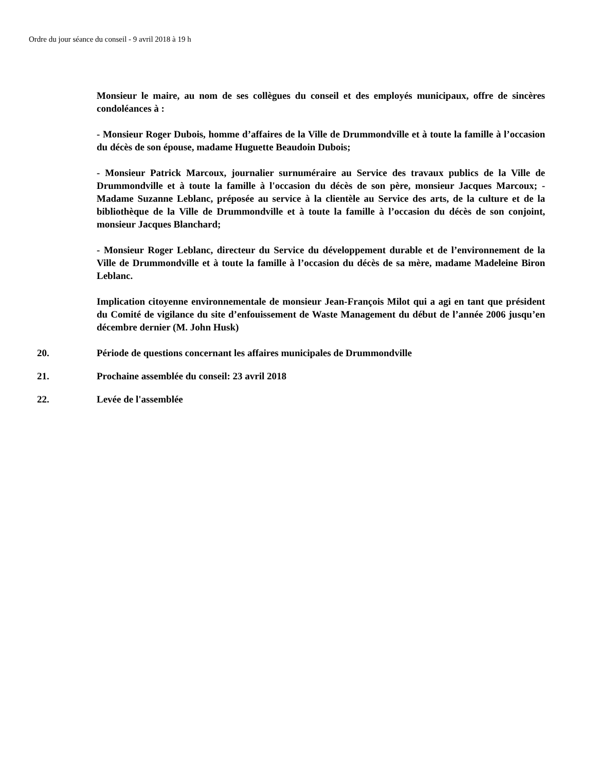Ordre du jour séance du conseil - 9 avril 2018 à 19 h
Monsieur le maire, au nom de ses collègues du conseil et des employés municipaux, offre de sincères condoléances à :
- Monsieur Roger Dubois, homme d’affaires de la Ville de Drummondville et à toute la famille à l’occasion du décès de son épouse, madame Huguette Beaudoin Dubois;
- Monsieur Patrick Marcoux, journalier surnuméraire au Service des travaux publics de la Ville de Drummondville et à toute la famille à l'occasion du décès de son père, monsieur Jacques Marcoux; - Madame Suzanne Leblanc, préposée au service à la clientèle au Service des arts, de la culture et de la bibliothèque de la Ville de Drummondville et à toute la famille à l’occasion du décès de son conjoint, monsieur Jacques Blanchard;
- Monsieur Roger Leblanc, directeur du Service du développement durable et de l’environnement de la Ville de Drummondville et à toute la famille à l’occasion du décès de sa mère, madame Madeleine Biron Leblanc.
Implication citoyenne environnementale de monsieur Jean-François Milot qui a agi en tant que président du Comité de vigilance du site d’enfouissement de Waste Management du début de l’année 2006 jusqu’en décembre dernier (M. John Husk)
20. Période de questions concernant les affaires municipales de Drummondville
21. Prochaine assemblée du conseil: 23 avril 2018
22. Levée de l'assemblée